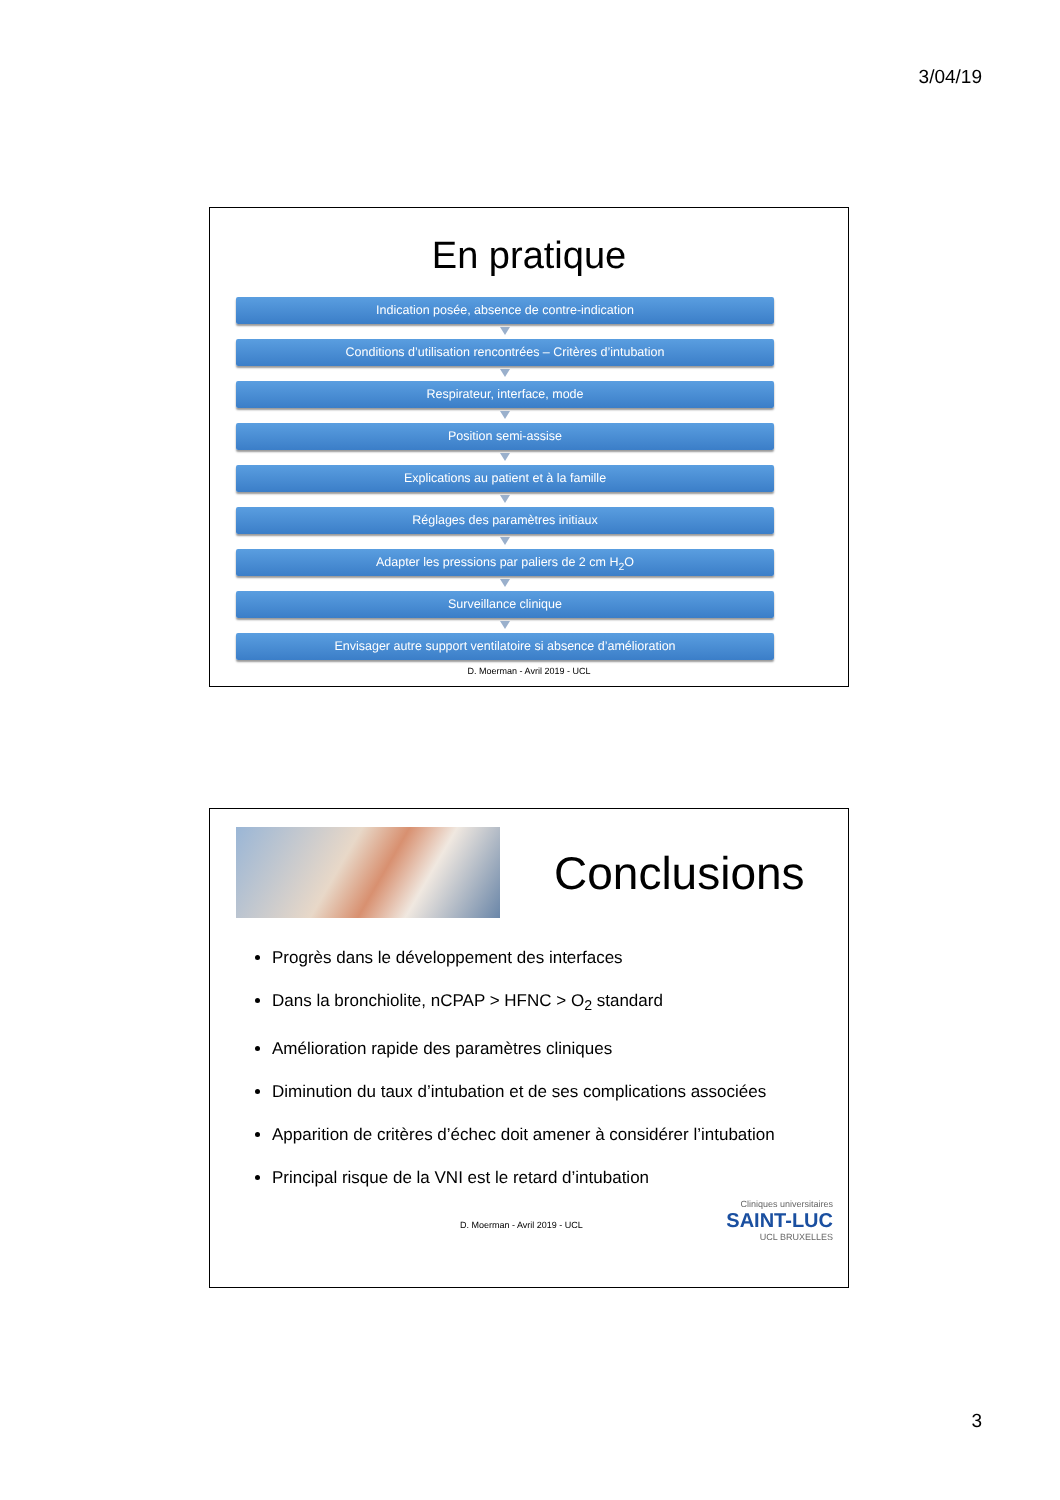3/04/19
En pratique
Indication posée, absence de contre-indication
Conditions d’utilisation rencontrées – Critères d’intubation
Respirateur, interface, mode
Position semi-assise
Explications au patient et à la famille
Réglages des paramètres initiaux
Adapter les pressions par paliers de 2 cm H<sub>2</sub>O
Surveillance clinique
Envisager autre support ventilatoire si absence d’amélioration
D. Moerman - Avril 2019 - UCL
Conclusions
Progrès dans le développement des interfaces
Dans la bronchiolite, nCPAP > HFNC > O<sub>2</sub> standard
Amélioration rapide des paramètres cliniques
Diminution du taux d’intubation et de ses complications associées
Apparition de critères d’échec doit amener à considérer l’intubation
Principal risque de la VNI est le retard d’intubation
D. Moerman - Avril 2019 - UCL
Cliniques universitaires
SAINT-LUC
UCL BRUXELLES
3